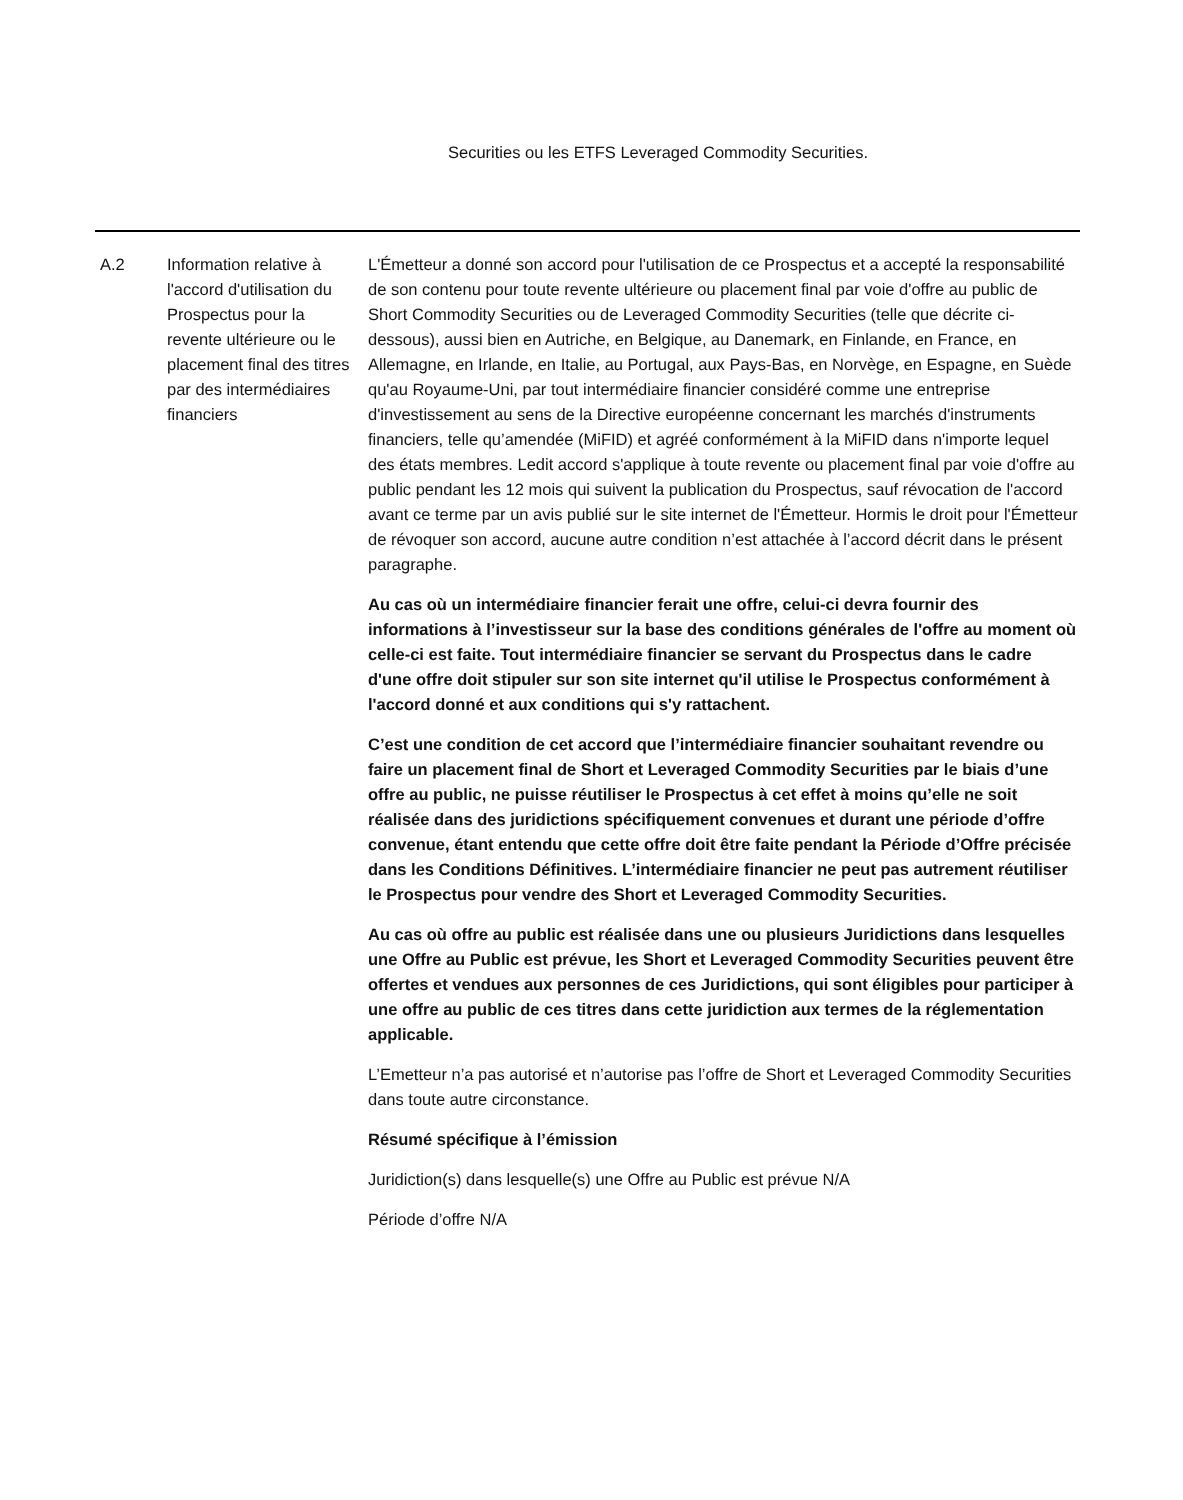Securities ou les ETFS Leveraged Commodity Securities.
| A.2 | Information relative à l'accord d'utilisation du Prospectus pour la revente ultérieure ou le placement final des titres par des intermédiaires financiers | L'Émetteur a donné son accord pour l'utilisation de ce Prospectus et a accepté la responsabilité de son contenu pour toute revente ultérieure ou placement final par voie d'offre au public de Short Commodity Securities ou de Leveraged Commodity Securities (telle que décrite ci-dessous), aussi bien en Autriche, en Belgique, au Danemark, en Finlande, en France, en Allemagne, en Irlande, en Italie, au Portugal, aux Pays-Bas, en Norvège, en Espagne, en Suède qu'au Royaume-Uni, par tout intermédiaire financier considéré comme une entreprise d'investissement au sens de la Directive européenne concernant les marchés d'instruments financiers, telle qu’amendée (MiFID) et agréé conformément à la MiFID dans n'importe lequel des états membres. Ledit accord s'applique à toute revente ou placement final par voie d'offre au public pendant les 12 mois qui suivent la publication du Prospectus, sauf révocation de l'accord avant ce terme par un avis publié sur le site internet de l'Émetteur. Hormis le droit pour l'Émetteur de révoquer son accord, aucune autre condition n’est attachée à l’accord décrit dans le présent paragraphe. Au cas où un intermédiaire financier ferait une offre, celui-ci devra fournir des informations à l’investisseur sur la base des conditions générales de l'offre au moment où celle-ci est faite. Tout intermédiaire financier se servant du Prospectus dans le cadre d'une offre doit stipuler sur son site internet qu'il utilise le Prospectus conformément à l'accord donné et aux conditions qui s'y rattachent. C’est une condition de cet accord que l’intermédiaire financier souhaitant revendre ou faire un placement final de Short et Leveraged Commodity Securities par le biais d’une offre au public, ne puisse réutiliser le Prospectus à cet effet à moins qu’elle ne soit réalisée dans des juridictions spécifiquement convenues et durant une période d’offre convenue, étant entendu que cette offre doit être faite pendant la Période d’Offre précisée dans les Conditions Définitives. L’intermédiaire financier ne peut pas autrement réutiliser le Prospectus pour vendre des Short et Leveraged Commodity Securities. Au cas où offre au public est réalisée dans une ou plusieurs Juridictions dans lesquelles une Offre au Public est prévue, les Short et Leveraged Commodity Securities peuvent être offertes et vendues aux personnes de ces Juridictions, qui sont éligibles pour participer à une offre au public de ces titres dans cette juridiction aux termes de la réglementation applicable. L’Emetteur n’a pas autorisé et n’autorise pas l’offre de Short et Leveraged Commodity Securities dans toute autre circonstance. Résumé spécifique à l’émission Juridiction(s) dans lesquelle(s) une Offre au Public est prévue N/A Période d’offre N/A |